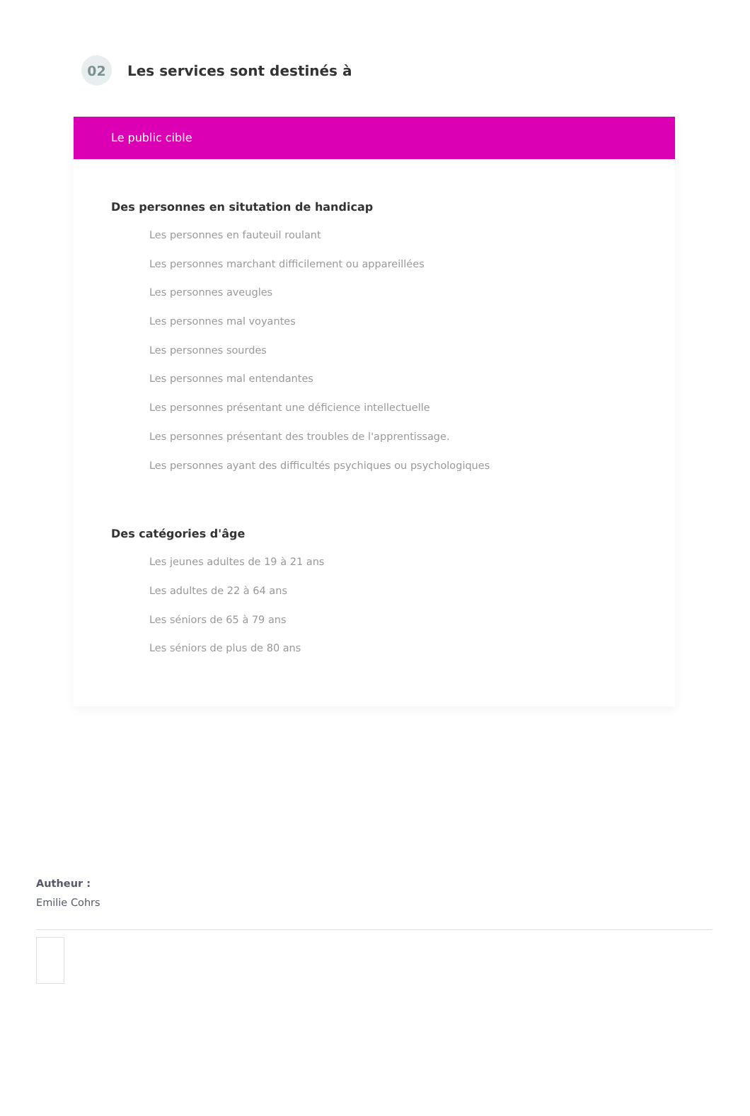02
Les services sont destinés à
Le public cible
Des personnes en situtation de handicap
Les personnes en fauteuil roulant
Les personnes marchant difficilement ou appareillées
Les personnes aveugles
Les personnes mal voyantes
Les personnes sourdes
Les personnes mal entendantes
Les personnes présentant une déficience intellectuelle
Les personnes présentant des troubles de l'apprentissage.
Les personnes ayant des difficultés psychiques ou psychologiques
Des catégories d'âge
Les jeunes adultes de 19 à 21 ans
Les adultes de 22 à 64 ans
Les séniors de 65 à 79 ans
Les séniors de plus de 80 ans
Autheur :
Emilie Cohrs